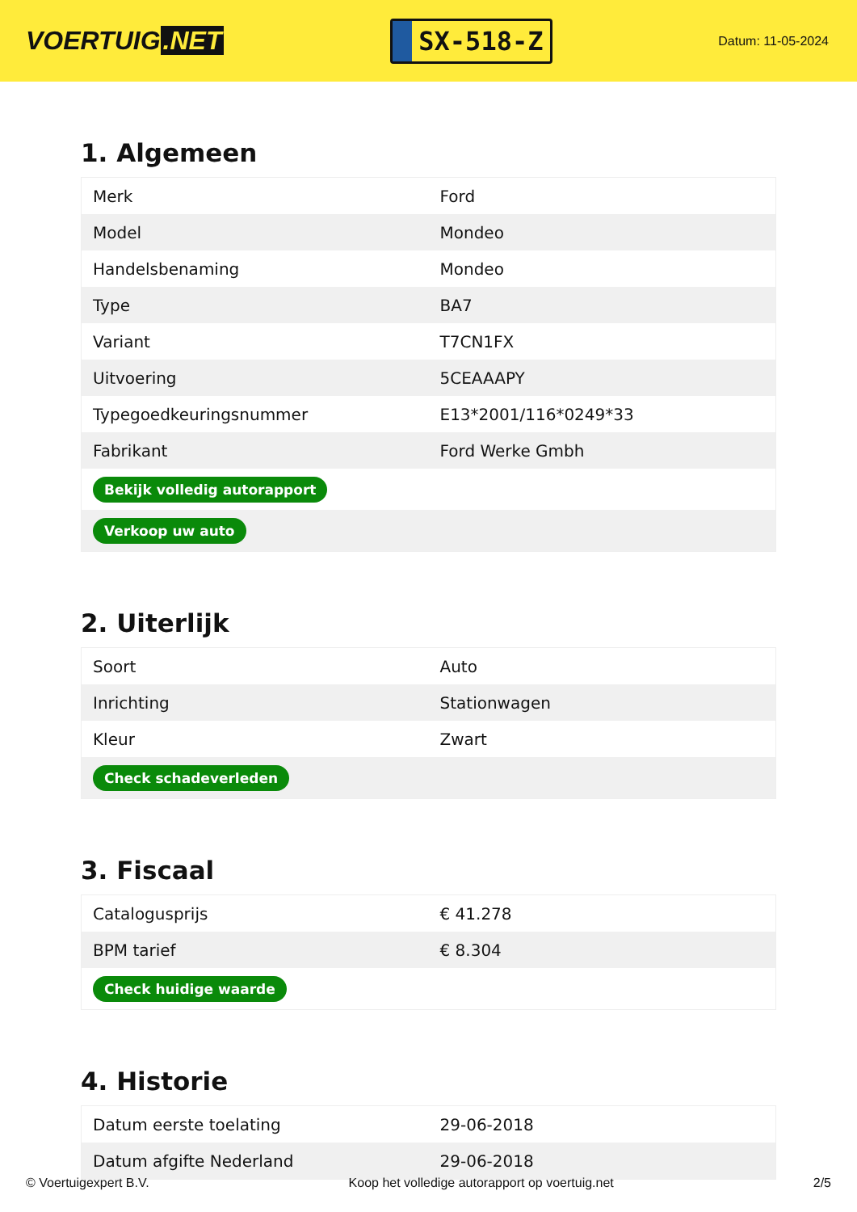VOERTUIG.NET
SX-518-Z
Datum: 11-05-2024
1. Algemeen
| Merk | Ford |
| Model | Mondeo |
| Handelsbenaming | Mondeo |
| Type | BA7 |
| Variant | T7CN1FX |
| Uitvoering | 5CEAAAPY |
| Typegoedkeuringsnummer | E13*2001/116*0249*33 |
| Fabrikant | Ford Werke Gmbh |
| Bekijk volledig autorapport | |
| Verkoop uw auto | |
2. Uiterlijk
| Soort | Auto |
| Inrichting | Stationwagen |
| Kleur | Zwart |
| Check schadeverleden | |
3. Fiscaal
| Catalogusprijs | € 41.278 |
| BPM tarief | € 8.304 |
| Check huidige waarde | |
4. Historie
| Datum eerste toelating | 29-06-2018 |
| Datum afgifte Nederland | 29-06-2018 |
© Voertuigexpert B.V. Koop het volledige autorapport op voertuig.net 2/5